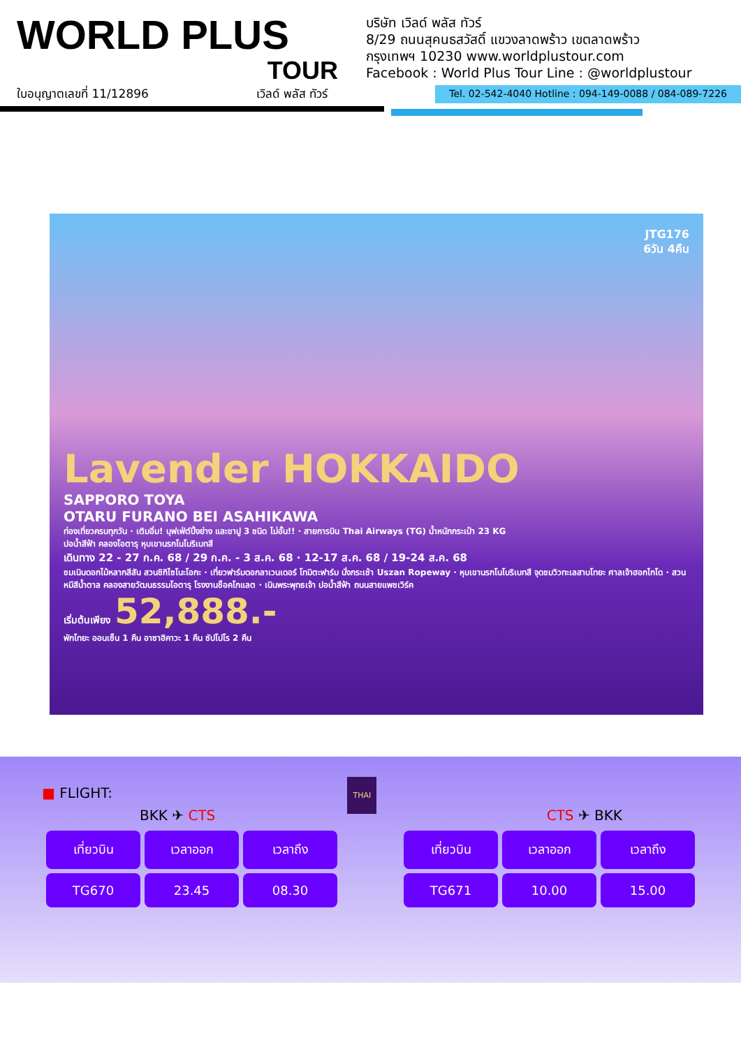WORLD PLUS
TOUR
บริษัท เวิลด์ พลัส ทัวร์
8/29 ถนนสุคนธสวัสดิ์ แขวงลาดพร้าว เขตลาดพร้าว
กรุงเทพฯ 10230 www.worldplustour.com
Facebook : World Plus Tour Line : @worldplustour
ใบอนุญาตเลขที่ 11/12896 เวิลด์ พลัส ทัวร์ Tel. 02-542-4040 Hotline : 094-149-0088 / 084-089-7226
JTG176
6วัน 4คืน
Lavender HOKKAIDO
SAPPORO TOYA
OTARU FURANO BEI ASAHIKAWA
ท่องเที่ยวครบทุกวัน · เติมอิ่ม! บุฟเฟ่ต์ปิ้งย่าง และขาปู 3 ชนิด ไม่อั้น!! · สายการบิน Thai Airways (TG) น้ำหนักกระเป๋า 23 KG
ปอน้ำสีฟ้า คลองโอตารุ หุบเขานรกโนโบริเบทสึ
เดินทาง 22 - 27 ก.ค. 68 / 29 ก.ค. - 3 ส.ค. 68 · 12-17 ส.ค. 68 / 19-24 ส.ค. 68
ชมเนินดอกไม้หลากสีสัน สวนชิกิไซโนะโอกะ · เที่ยวฟาร์มดอกลาเวนเดอร์ โทมิตะฟาร์ม นั่งกระเช้า Uszan Ropeway · หุบเขานรกโนโบริเบทสึ จุดชมวิวทะเลสาบโทยะ ศาลเจ้าฮอกไกโด · สวนหมีสีน้ำตาล คลองสายวัฒนธรรมโอตารุ โรงงานช็อคโกแลต · เนินพระพุทธเจ้า ปอน้ำสีฟ้า ถนนสายแพชเวิร์ค
เริ่มต้นเพียง 52,888.-
พักโทยะ ออนเซ็น 1 คืน อาซาฮิคาวะ 1 คืน ซัปโปโร 2 คืน
■ FLIGHT: THAI
BKK ✈ CTS CTS ✈ BKK
| เที่ยวบิน | เวลาออก | เวลาถึง |
| --- | --- | --- |
| TG670 | 23.45 | 08.30 |
| เที่ยวบิน | เวลาออก | เวลาถึง |
| --- | --- | --- |
| TG671 | 10.00 | 15.00 |